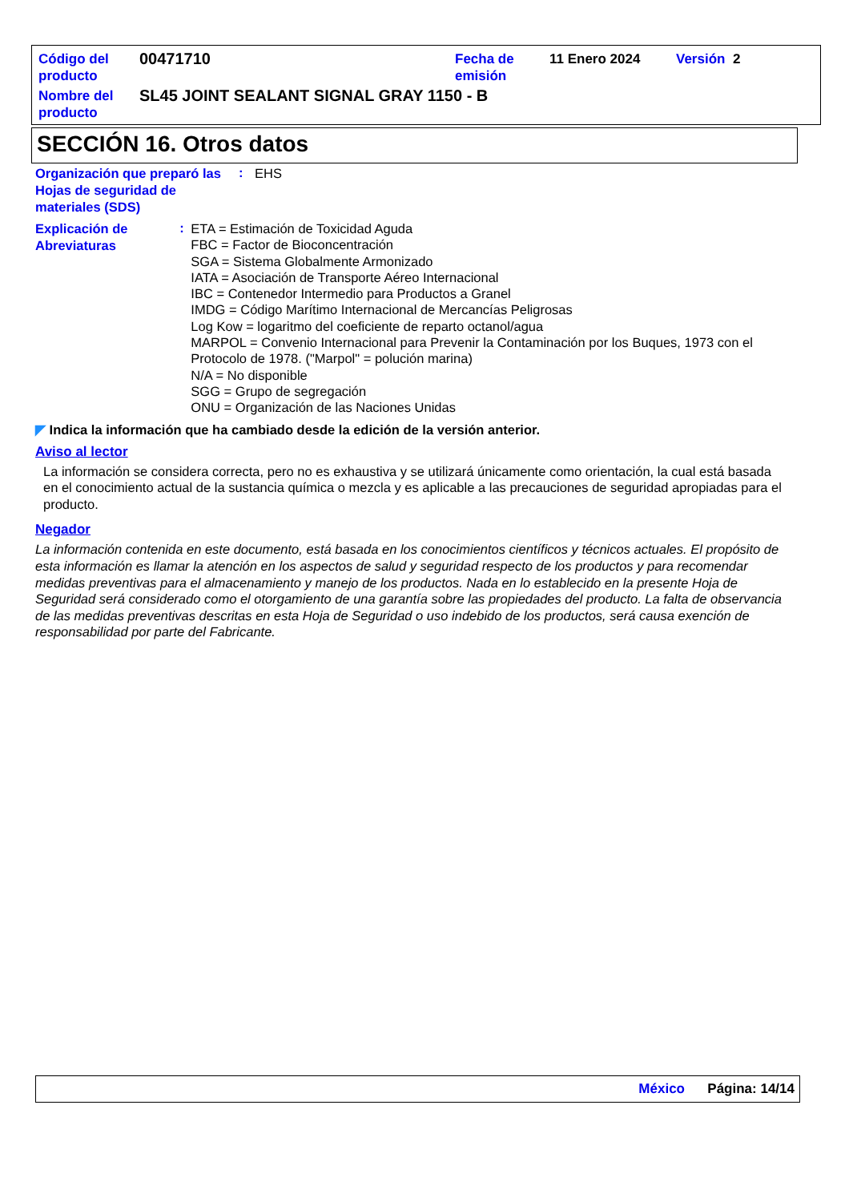| Código del producto | 00471710 | Fecha de emisión | 11 Enero 2024 | Versión 2 |
| Nombre del producto | SL45 JOINT SEALANT SIGNAL GRAY 1150 - B | | | |
SECCIÓN 16. Otros datos
Organización que preparó las Hojas de seguridad de materiales (SDS)
:
EHS
Explicación de Abreviaturas
:
ETA = Estimación de Toxicidad Aguda
FBC = Factor de Bioconcentración
SGA = Sistema Globalmente Armonizado
IATA = Asociación de Transporte Aéreo Internacional
IBC = Contenedor Intermedio para Productos a Granel
IMDG = Código Marítimo Internacional de Mercancías Peligrosas
Log Kow = logaritmo del coeficiente de reparto octanol/agua
MARPOL = Convenio Internacional para Prevenir la Contaminación por los Buques, 1973 con el Protocolo de 1978. ("Marpol" = polución marina)
N/A = No disponible
SGG = Grupo de segregación
ONU = Organización de las Naciones Unidas
◤ Indica la información que ha cambiado desde la edición de la versión anterior.
Aviso al lector
La información se considera correcta, pero no es exhaustiva y se utilizará únicamente como orientación, la cual está basada en el conocimiento actual de la sustancia química o mezcla y es aplicable a las precauciones de seguridad apropiadas para el producto.
Negador
La información contenida en este documento, está basada en los conocimientos científicos y técnicos actuales. El propósito de esta información es llamar la atención en los aspectos de salud y seguridad respecto de los productos y para recomendar medidas preventivas para el almacenamiento y manejo de los productos. Nada en lo establecido en la presente Hoja de Seguridad será considerado como el otorgamiento de una garantía sobre las propiedades del producto. La falta de observancia de las medidas preventivas descritas en esta Hoja de Seguridad o uso indebido de los productos, será causa exención de responsabilidad por parte del Fabricante.
México Página: 14/14